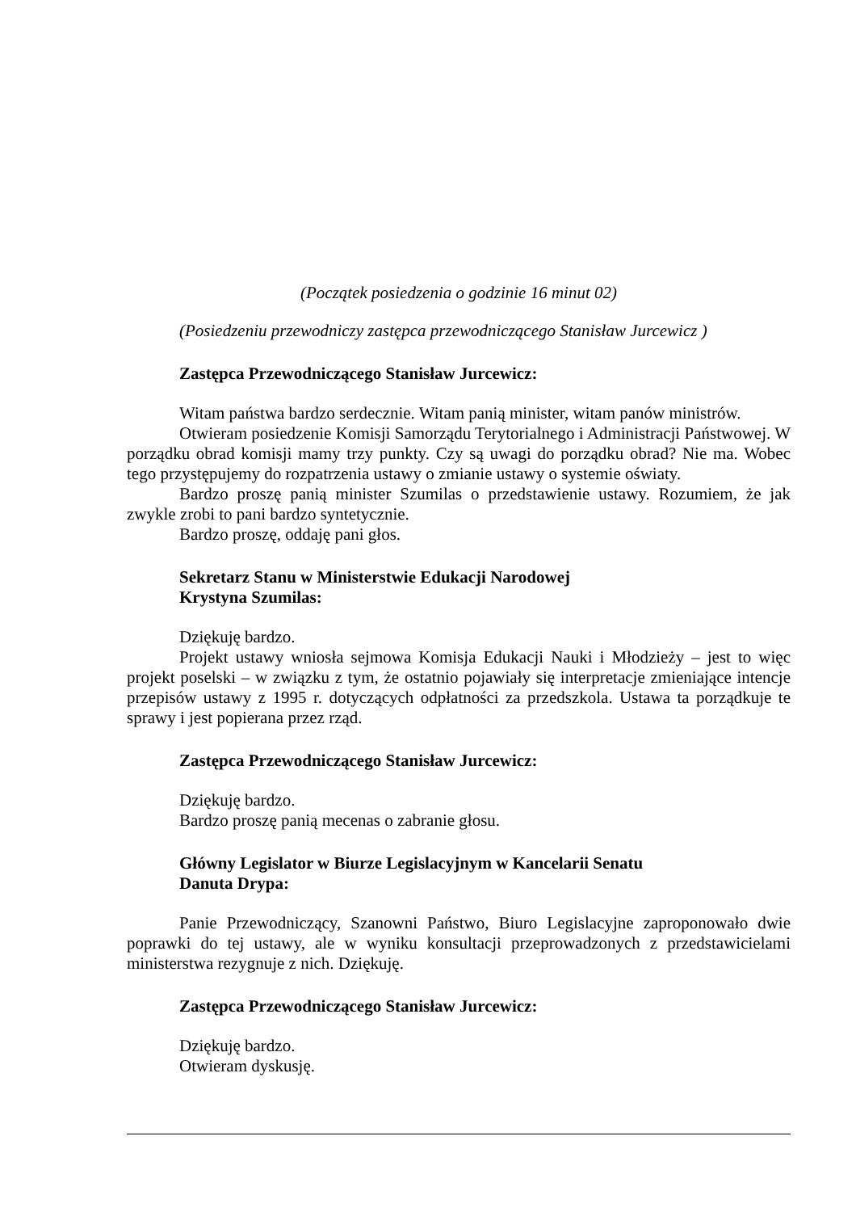(Początek posiedzenia o godzinie 16 minut 02)
(Posiedzeniu przewodniczy zastępca przewodniczącego Stanisław Jurcewicz )
Zastępca Przewodniczącego Stanisław Jurcewicz:
Witam państwa bardzo serdecznie. Witam panią minister, witam panów ministrów.
Otwieram posiedzenie Komisji Samorządu Terytorialnego i Administracji Państwowej. W porządku obrad komisji mamy trzy punkty. Czy są uwagi do porządku obrad? Nie ma. Wobec tego przystępujemy do rozpatrzenia ustawy o zmianie ustawy o systemie oświaty.
Bardzo proszę panią minister Szumilas o przedstawienie ustawy. Rozumiem, że jak zwykle zrobi to pani bardzo syntetycznie.
Bardzo proszę, oddaję pani głos.
Sekretarz Stanu w Ministerstwie Edukacji Narodowej
Krystyna Szumilas:
Dziękuję bardzo.
Projekt ustawy wniosła sejmowa Komisja Edukacji Nauki i Młodzieży – jest to więc projekt poselski – w związku z tym, że ostatnio pojawiały się interpretacje zmieniające intencje przepisów ustawy z 1995 r. dotyczących odpłatności za przedszkola. Ustawa ta porządkuje te sprawy i jest popierana przez rząd.
Zastępca Przewodniczącego Stanisław Jurcewicz:
Dziękuję bardzo.
Bardzo proszę panią mecenas o zabranie głosu.
Główny Legislator w Biurze Legislacyjnym w Kancelarii Senatu
Danuta Drypa:
Panie Przewodniczący, Szanowni Państwo, Biuro Legislacyjne zaproponowało dwie poprawki do tej ustawy, ale w wyniku konsultacji przeprowadzonych z przedstawicielami ministerstwa rezygnuje z nich. Dziękuję.
Zastępca Przewodniczącego Stanisław Jurcewicz:
Dziękuję bardzo.
Otwieram dyskusję.